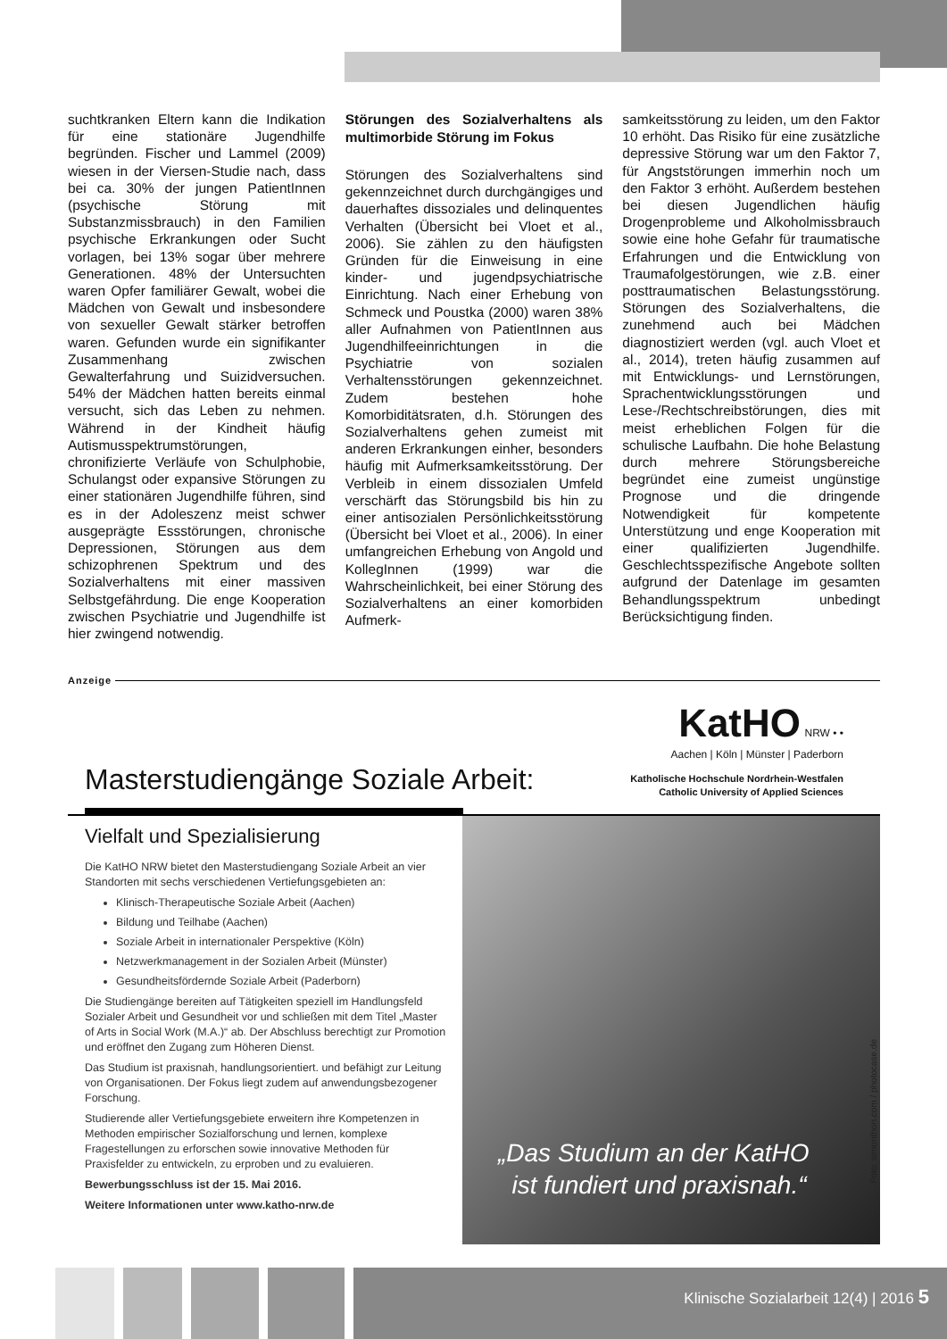suchtkranken Eltern kann die Indikation für eine stationäre Jugendhilfe begründen. Fischer und Lammel (2009) wiesen in der Viersen-Studie nach, dass bei ca. 30% der jungen PatientInnen (psychische Störung mit Substanzmissbrauch) in den Familien psychische Erkrankungen oder Sucht vorlagen, bei 13% sogar über mehrere Generationen. 48% der Untersuchten waren Opfer familiärer Gewalt, wobei die Mädchen von Gewalt und insbesondere von sexueller Gewalt stärker betroffen waren. Gefunden wurde ein signifikanter Zusammenhang zwischen Gewalterfahrung und Suizidversuchen. 54% der Mädchen hatten bereits einmal versucht, sich das Leben zu nehmen. Während in der Kindheit häufig Autismusspektrumstörungen, chronifizierte Verläufe von Schulphobie, Schulangst oder expansive Störungen zu einer stationären Jugendhilfe führen, sind es in der Adoleszenz meist schwer ausgeprägte Essstörungen, chronische Depressionen, Störungen aus dem schizophrenen Spektrum und des Sozialverhaltens mit einer massiven Selbstgefährdung. Die enge Kooperation zwischen Psychiatrie und Jugendhilfe ist hier zwingend notwendig.
Störungen des Sozialverhaltens als multimorbide Störung im Fokus
Störungen des Sozialverhaltens sind gekennzeichnet durch durchgängiges und dauerhaftes dissoziales und delinquentes Verhalten (Übersicht bei Vloet et al., 2006). Sie zählen zu den häufigsten Gründen für die Einweisung in eine kinder- und jugendpsychiatrische Einrichtung. Nach einer Erhebung von Schmeck und Poustka (2000) waren 38% aller Aufnahmen von PatientInnen aus Jugendhilfeeinrichtungen in die Psychiatrie von sozialen Verhaltensstörungen gekennzeichnet. Zudem bestehen hohe Komorbiditätsraten, d.h. Störungen des Sozialverhaltens gehen zumeist mit anderen Erkrankungen einher, besonders häufig mit Aufmerksamkeitsstörung. Der Verbleib in einem dissozialen Umfeld verschärft das Störungsbild bis hin zu einer antisozialen Persönlichkeitsstörung (Übersicht bei Vloet et al., 2006). In einer umfangreichen Erhebung von Angold und KollegInnen (1999) war die Wahrscheinlichkeit, bei einer Störung des Sozialverhaltens an einer komorbiden Aufmerk-
samkeitsstörung zu leiden, um den Faktor 10 erhöht. Das Risiko für eine zusätzliche depressive Störung war um den Faktor 7, für Angststörungen immerhin noch um den Faktor 3 erhöht. Außerdem bestehen bei diesen Jugendlichen häufig Drogenprobleme und Alkoholmissbrauch sowie eine hohe Gefahr für traumatische Erfahrungen und die Entwicklung von Traumafolgestörungen, wie z.B. einer posttraumatischen Belastungsstörung. Störungen des Sozialverhaltens, die zunehmend auch bei Mädchen diagnostiziert werden (vgl. auch Vloet et al., 2014), treten häufig zusammen auf mit Entwicklungs- und Lernstörungen, Sprachentwicklungsstörungen und Lese-/Rechtschreibstörungen, dies mit meist erheblichen Folgen für die schulische Laufbahn. Die hohe Belastung durch mehrere Störungsbereiche begründet eine zumeist ungünstige Prognose und die dringende Notwendigkeit für kompetente Unterstützung und enge Kooperation mit einer qualifizierten Jugendhilfe. Geschlechtsspezifische Angebote sollten aufgrund der Datenlage im gesamten Behandlungsspektrum unbedingt Berücksichtigung finden.
Anzeige
KatHO NRW • •
Aachen | Köln | Münster | Paderborn
Masterstudiengänge Soziale Arbeit:
Katholische Hochschule Nordrhein-Westfalen
Catholic University of Applied Sciences
Vielfalt und Spezialisierung
Die KatHO NRW bietet den Masterstudiengang Soziale Arbeit an vier Standorten mit sechs verschiedenen Vertiefungsgebieten an:
Klinisch-Therapeutische Soziale Arbeit (Aachen)
Bildung und Teilhabe (Aachen)
Soziale Arbeit in internationaler Perspektive (Köln)
Netzwerkmanagement in der Sozialen Arbeit (Münster)
Gesundheitsfördernde Soziale Arbeit (Paderborn)
Die Studiengänge bereiten auf Tätigkeiten speziell im Handlungsfeld Sozialer Arbeit und Gesundheit vor und schließen mit dem Titel „Master of Arts in Social Work (M.A.)“ ab. Der Abschluss berechtigt zur Promotion und eröffnet den Zugang zum Höheren Dienst.
Das Studium ist praxisnah, handlungsorientiert. und befähigt zur Leitung von Organisationen. Der Fokus liegt zudem auf anwendungsbezogener Forschung.
Studierende aller Vertiefungsgebiete erweitern ihre Kompetenzen in Methoden empirischer Sozialforschung und lernen, komplexe Fragestellungen zu erforschen sowie innovative Methoden für Praxisfelder zu entwickeln, zu erproben und zu evaluieren.
Bewerbungsschluss ist der 15. Mai 2016.
Weitere Informationen unter www.katho-nrw.de
„Das Studium an der KatHO
ist fundiert und praxisnah.“
Foto: simonthon.com / photocase.de
Klinische Sozialarbeit 12(4) | 2016 5